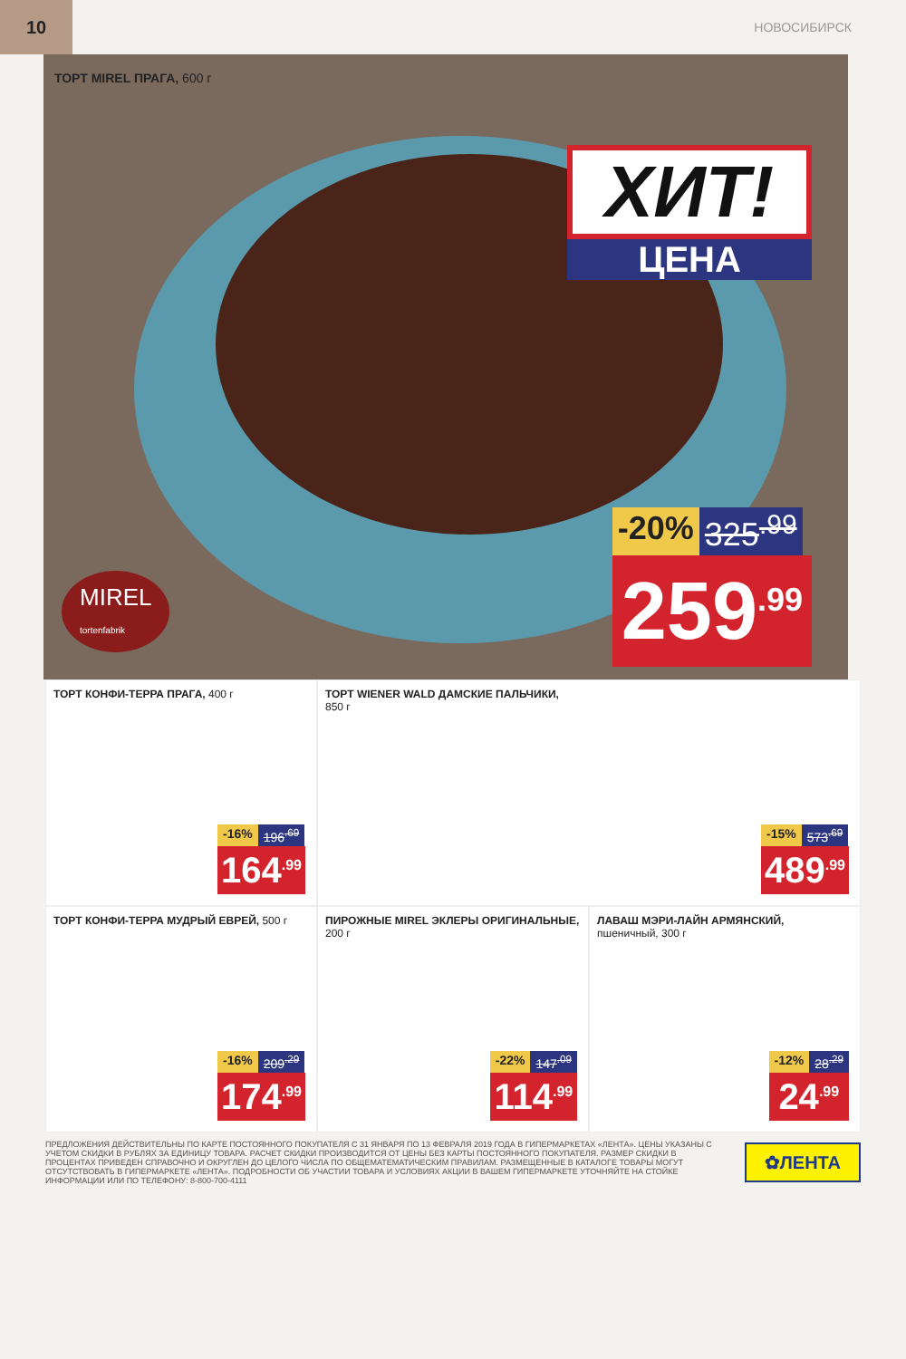10
НОВОСИБИРСК
ТОРТ MIREL ПРАГА, 600 г
ХИТ!
ЦЕНА
-20% 325<sup>.99</sup>
259<sup>.99</sup>
MIREL
tortenfabrik
ТОРТ КОНФИ-ТЕРРА ПРАГА, 400 г
-16% 196<sup>.69</sup>
164<sup>.99</sup>
ТОРТ WIENER WALD ДАМСКИЕ ПАЛЬЧИКИ,
850 г
-15% 573<sup>.69</sup>
489<sup>.99</sup>
ТОРТ КОНФИ-ТЕРРА МУДРЫЙ ЕВРЕЙ, 500 г
-16% 209<sup>.29</sup>
174<sup>.99</sup>
ПИРОЖНЫЕ MIREL ЭКЛЕРЫ ОРИГИНАЛЬНЫЕ,
200 г
-22% 147<sup>.09</sup>
114<sup>.99</sup>
ЛАВАШ МЭРИ-ЛАЙН АРМЯНСКИЙ,
пшеничный, 300 г
-12% 28<sup>.29</sup>
24<sup>.99</sup>
ПРЕДЛОЖЕНИЯ ДЕЙСТВИТЕЛЬНЫ ПО КАРТЕ ПОСТОЯННОГО ПОКУПАТЕЛЯ С 31 ЯНВАРЯ ПО 13 ФЕВРАЛЯ 2019 ГОДА В ГИПЕРМАРКЕТАХ «ЛЕНТА». ЦЕНЫ УКАЗАНЫ С УЧЕТОМ СКИДКИ В РУБЛЯХ ЗА ЕДИНИЦУ ТОВАРА. РАСЧЕТ СКИДКИ ПРОИЗВОДИТСЯ ОТ ЦЕНЫ БЕЗ КАРТЫ ПОСТОЯННОГО ПОКУПАТЕЛЯ. РАЗМЕР СКИДКИ В ПРОЦЕНТАХ ПРИВЕДЕН СПРАВОЧНО И ОКРУГЛЕН ДО ЦЕЛОГО ЧИСЛА ПО ОБЩЕМАТЕМАТИЧЕСКИМ ПРАВИЛАМ. РАЗМЕЩЕННЫЕ В КАТАЛОГЕ ТОВАРЫ МОГУТ ОТСУТСТВОВАТЬ В ГИПЕРМАРКЕТЕ «ЛЕНТА». ПОДРОБНОСТИ ОБ УЧАСТИИ ТОВАРА И УСЛОВИЯХ АКЦИИ В ВАШЕМ ГИПЕРМАРКЕТЕ УТОЧНЯЙТЕ НА СТОЙКЕ ИНФОРМАЦИИ ИЛИ ПО ТЕЛЕФОНУ: 8-800-700-4111
✿ЛЕНТА